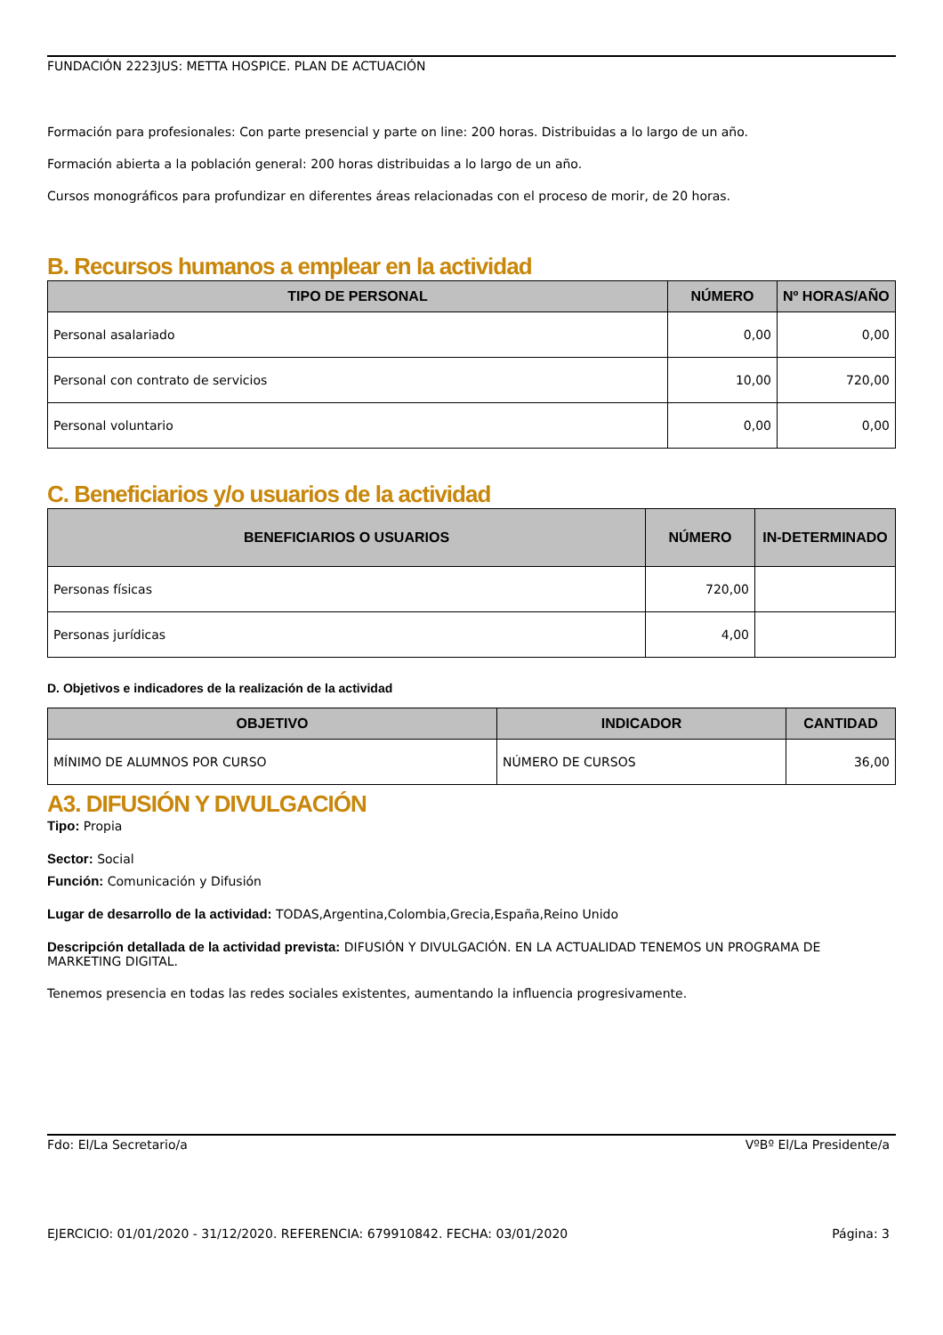FUNDACIÓN 2223JUS: METTA HOSPICE. PLAN DE ACTUACIÓN
Formación para profesionales: Con parte presencial y parte on line: 200 horas. Distribuidas a lo largo de un año.
Formación abierta a la población general: 200 horas distribuidas a lo largo de un año.
Cursos monográficos para profundizar en diferentes áreas relacionadas con el proceso de morir, de 20 horas.
B. Recursos humanos a emplear en la actividad
| TIPO DE PERSONAL | NÚMERO | Nº HORAS/AÑO |
| --- | --- | --- |
| Personal asalariado | 0,00 | 0,00 |
| Personal con contrato de servicios | 10,00 | 720,00 |
| Personal voluntario | 0,00 | 0,00 |
C. Beneficiarios y/o usuarios de la actividad
| BENEFICIARIOS O USUARIOS | NÚMERO | IN-DETERMINADO |
| --- | --- | --- |
| Personas físicas | 720,00 | |
| Personas jurídicas | 4,00 | |
D. Objetivos e indicadores de la realización de la actividad
| OBJETIVO | INDICADOR | CANTIDAD |
| --- | --- | --- |
| MÍNIMO DE ALUMNOS POR CURSO | NÚMERO DE CURSOS | 36,00 |
A3. DIFUSIÓN Y DIVULGACIÓN
Tipo: Propia
Sector: Social
Función: Comunicación y Difusión
Lugar de desarrollo de la actividad: TODAS,Argentina,Colombia,Grecia,España,Reino Unido
Descripción detallada de la actividad prevista: DIFUSIÓN Y DIVULGACIÓN. EN LA ACTUALIDAD TENEMOS UN PROGRAMA DE MARKETING DIGITAL.
Tenemos presencia en todas las redes sociales existentes, aumentando la influencia progresivamente.
Fdo: El/La Secretario/a VºBº El/La Presidente/a
EJERCICIO: 01/01/2020 - 31/12/2020. REFERENCIA: 679910842. FECHA: 03/01/2020 Página: 3